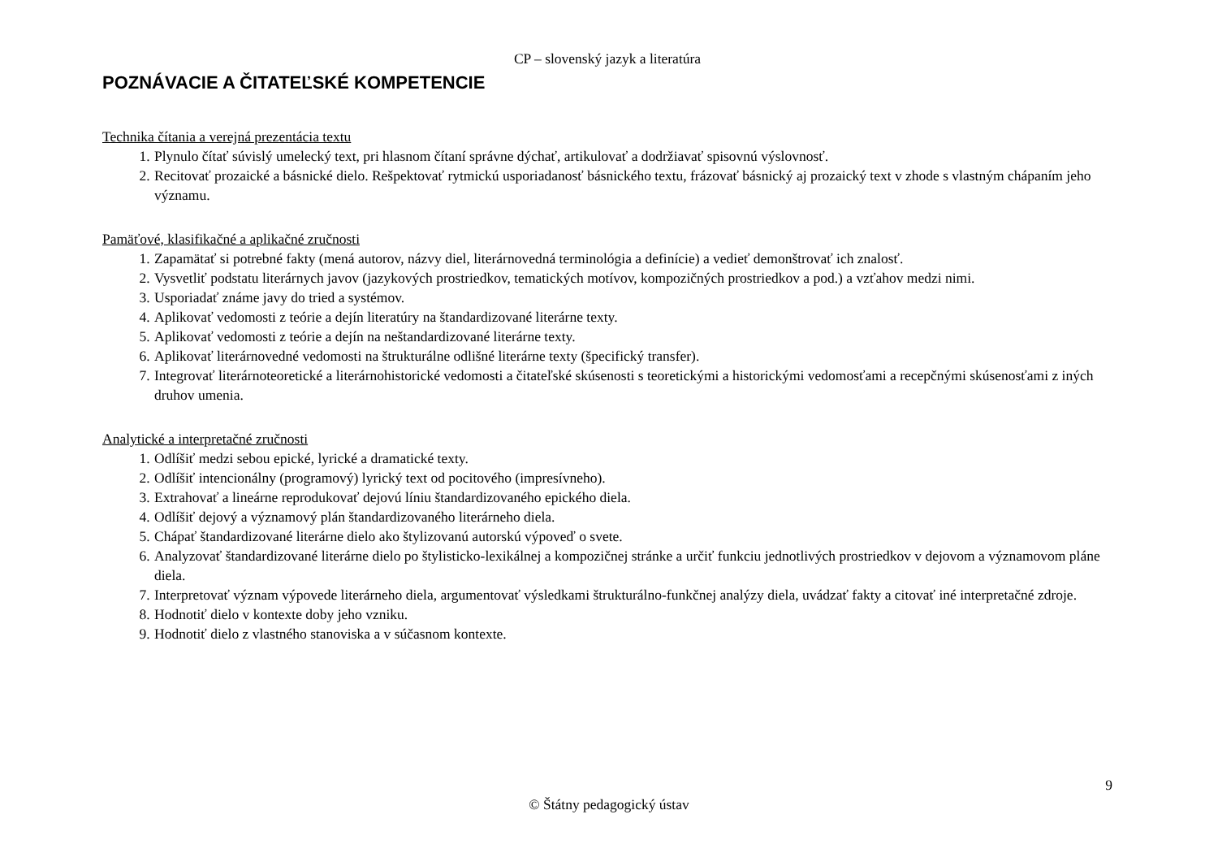CP – slovenský jazyk a literatúra
POZNÁVACIE A ČITATEĽSKÉ KOMPETENCIE
Technika čítania a verejná prezentácia textu
1. Plynulo čítať súvislý umelecký text, pri hlasnom čítaní správne dýchať, artikulovať a dodržiavať spisovnú výslovnosť.
2. Recitovať prozaické a básnické dielo. Rešpektovať rytmickú usporiadanosť básnického textu, frázovať básnický aj prozaický text v zhode s vlastným chápaním jeho významu.
Pamäťové, klasifikačné a aplikačné zručnosti
1. Zapamätať si potrebné fakty (mená autorov, názvy diel, literárnovedná terminológia a definície) a vedieť demonštrovať ich znalosť.
2. Vysvetliť podstatu literárnych javov (jazykových prostriedkov, tematických motívov, kompozičných prostriedkov a pod.) a vzťahov medzi nimi.
3. Usporiadať známe javy do tried a systémov.
4. Aplikovať vedomosti z teórie a dejín literatúry na štandardizované literárne texty.
5. Aplikovať vedomosti z teórie a dejín na neštandardizované literárne texty.
6. Aplikovať literárnovedné vedomosti na štrukturálne odlišné literárne texty (špecifický transfer).
7. Integrovať literárnoteoretické a literárnohistorické vedomosti a čitateľské skúsenosti s teoretickými a historickými vedomosťami a recepčnými skúsenosťami z iných druhov umenia.
Analytické a interpretačné zručnosti
1. Odlíšiť medzi sebou epické, lyrické a dramatické texty.
2. Odlíšiť intencionálny (programový) lyrický text od pocitového (impresívneho).
3. Extrahovať a lineárne reprodukovať dejovú líniu štandardizovaného epického diela.
4. Odlíšiť dejový a významový plán štandardizovaného literárneho diela.
5. Chápať štandardizované literárne dielo ako štylizovanú autorskú výpoveď o svete.
6. Analyzovať štandardizované literárne dielo po štylisticko-lexikálnej a kompozičnej stránke a určiť funkciu jednotlivých prostriedkov v dejovom a významovom pláne diela.
7. Interpretovať význam výpovede literárneho diela, argumentovať výsledkami štrukturálno-funkčnej analýzy diela, uvádzať fakty a citovať iné interpretačné zdroje.
8. Hodnotiť dielo v kontexte doby jeho vzniku.
9. Hodnotiť dielo z vlastného stanoviska a v súčasnom kontexte.
9
© Štátny pedagogický ústav